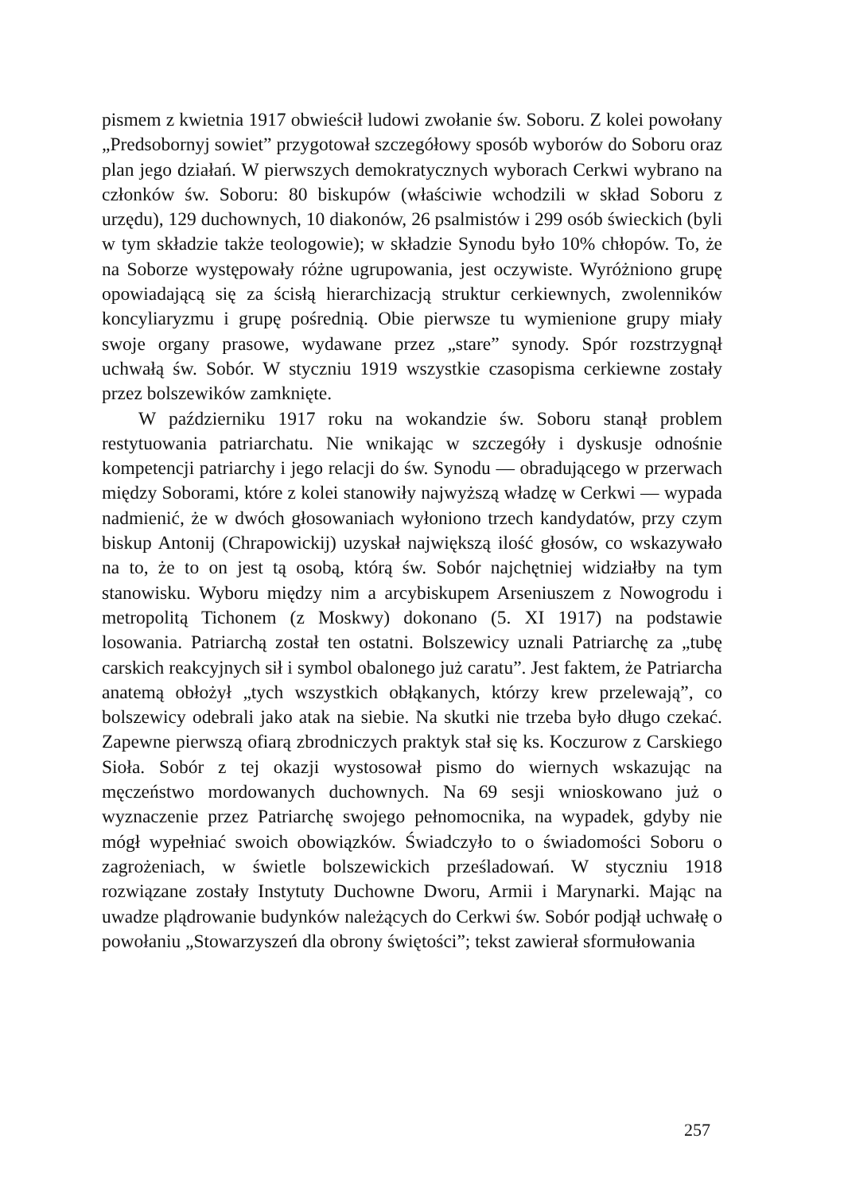pismem z kwietnia 1917 obwieścił ludowi zwołanie św. Soboru. Z kolei powołany „Predsobornyj sowiet” przygotował szczegółowy sposób wyborów do Soboru oraz plan jego działań. W pierwszych demokratycznych wyborach Cerkwi wybrano na członków św. Soboru: 80 biskupów (właściwie wchodzili w skład Soboru z urzędu), 129 duchownych, 10 diakonów, 26 psalmistów i 299 osób świeckich (byli w tym składzie także teologowie); w składzie Synodu było 10% chłopów. To, że na Soborze występowały różne ugrupowania, jest oczywiste. Wyróżniono grupę opowiadającą się za ścisłą hierarchizacją struktur cerkiewnych, zwolenników koncyliaryzmu i grupę pośrednią. Obie pierwsze tu wymienione grupy miały swoje organy prasowe, wydawane przez „stare” synody. Spór rozstrzygnął uchwałą św. Sobór. W styczniu 1919 wszystkie czasopisma cerkiewne zostały przez bolszewików zamknięte.
W październiku 1917 roku na wokandzie św. Soboru stanął problem restytuowania patriarchatu. Nie wnikając w szczegóły i dyskusje odnośnie kompetencji patriarchy i jego relacji do św. Synodu — obradującego w przerwach między Soborami, które z kolei stanowiły najwyższą władzę w Cerkwi — wypada nadmienić, że w dwóch głosowaniach wyłoniono trzech kandydatów, przy czym biskup Antonij (Chrapowickij) uzyskał największą ilość głosów, co wskazywało na to, że to on jest tą osobą, którą św. Sobór najchętniej widziałby na tym stanowisku. Wyboru między nim a arcybiskupem Arseniuszem z Nowogrodu i metropolitą Tichonem (z Moskwy) dokonano (5. XI 1917) na podstawie losowania. Patriarchą został ten ostatni. Bolszewicy uznali Patriarchę za „tubę carskich reakcyjnych sił i symbol obalonego już caratu”. Jest faktem, że Patriarcha anatemą obłożył „tych wszystkich obłąkanych, którzy krew przelewają”, co bolszewicy odebrali jako atak na siebie. Na skutki nie trzeba było długo czekać. Zapewne pierwszą ofiarą zbrodniczych praktyk stał się ks. Koczurow z Carskiego Sioła. Sobór z tej okazji wystosował pismo do wiernych wskazując na męczeństwo mordowanych duchownych. Na 69 sesji wnioskowano już o wyznaczenie przez Patriarchę swojego pełnomocnika, na wypadek, gdyby nie mógł wypełniać swoich obowiązków. Świadczyło to o świadomości Soboru o zagrożeniach, w świetle bolszewickich prześladowań. W styczniu 1918 rozwiązane zostały Instytuty Duchowne Dworu, Armii i Marynarki. Mając na uwadze plądrowanie budynków należących do Cerkwi św. Sobór podjął uchwałę o powołaniu „Stowarzyszeń dla obrony świętości”; tekst zawierał sformułowania
257